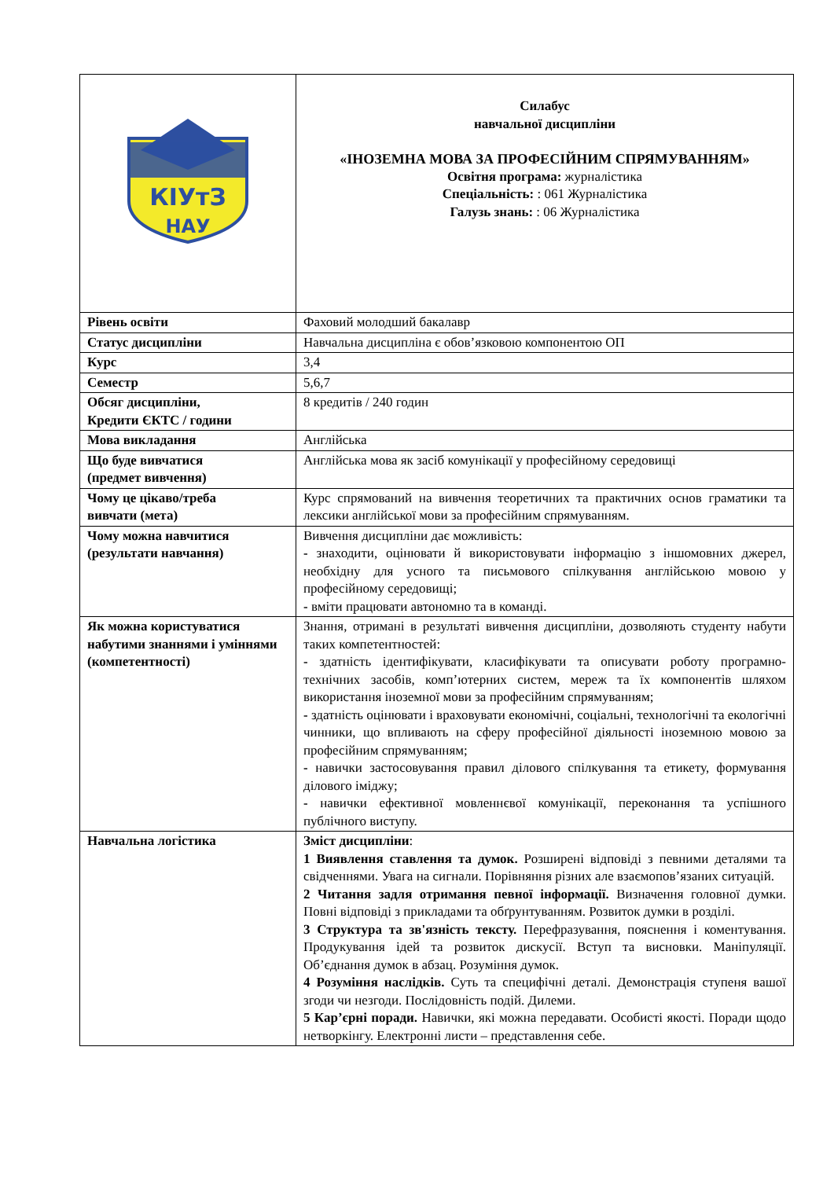| КІУтЗ НАУ | Силабус навчальної дисципліни «ІНОЗЕМНА МОВА ЗА ПРОФЕСІЙНИМ СПРЯМУВАННЯМ» Освітня програма: журналістика Спеціальність: : 061 Журналістика Галузь знань: : 06 Журналістика |
| Рівень освіти | Фаховий молодший бакалавр |
| Статус дисципліни | Навчальна дисципліна є обов’язковою компонентою ОП |
| Курс | 3,4 |
| Семестр | 5,6,7 |
| Обсяг дисципліни, Кредити ЄКТС / години | 8 кредитів / 240 годин |
| Мова викладання | Англійська |
| Що буде вивчатися (предмет вивчення) | Англійська мова як засіб комунікації у професійному середовищі |
| Чому це цікаво/треба вивчати (мета) | Курс спрямований на вивчення теоретичних та практичних основ граматики та лексики англійської мови за професійним спрямуванням. |
| Чому можна навчитися (результати навчання) | Вивчення дисципліни дає можливість: - знаходити, оцінювати й використовувати інформацію з іншомовних джерел, необхідну для усного та письмового спілкування англійською мовою у професійному середовищі; - вміти працювати автономно та в команді. |
| Як можна користуватися набутими знаннями і уміннями (компетентності) | Знання, отримані в результаті вивчення дисципліни, дозволяють студенту набути таких компетентностей: - здатність ідентифікувати, класифікувати та описувати роботу програмно-технічних засобів, комп’ютерних систем, мереж та їх компонентів шляхом використання іноземної мови за професійним спрямуванням; - здатність оцінювати і враховувати економічні, соціальні, технологічні та екологічні чинники, що впливають на сферу професійної діяльності іноземною мовою за професійним спрямуванням; - навички застосовування правил ділового спілкування та етикету, формування ділового іміджу; - навички ефективної мовленнєвої комунікації, переконання та успішного публічного виступу. |
| Навчальна логістика | Зміст дисципліни : 1 Виявлення ставлення та думок. Розширені відповіді з певними деталями та свідченнями. Увага на сигнали. Порівняння різних але взаємопов’язаних ситуацій. 2 Читання задля отримання певної інформації. Визначення головної думки. Повні відповіді з прикладами та обґрунтуванням. Розвиток думки в розділі. 3 Структура та зв'язність тексту. Перефразування, пояснення і коментування. Продукування ідей та розвиток дискусії. Вступ та висновки. Маніпуляції. Об’єднання думок в абзац. Розуміння думок. 4 Розуміння наслідків. Суть та специфічні деталі. Демонстрація ступеня вашої згоди чи незгоди. Послідовність подій. Дилеми. 5 Кар’єрні поради. Навички, які можна передавати. Особисті якості. Поради щодо нетворкінгу. Електронні листи – представлення себе. |